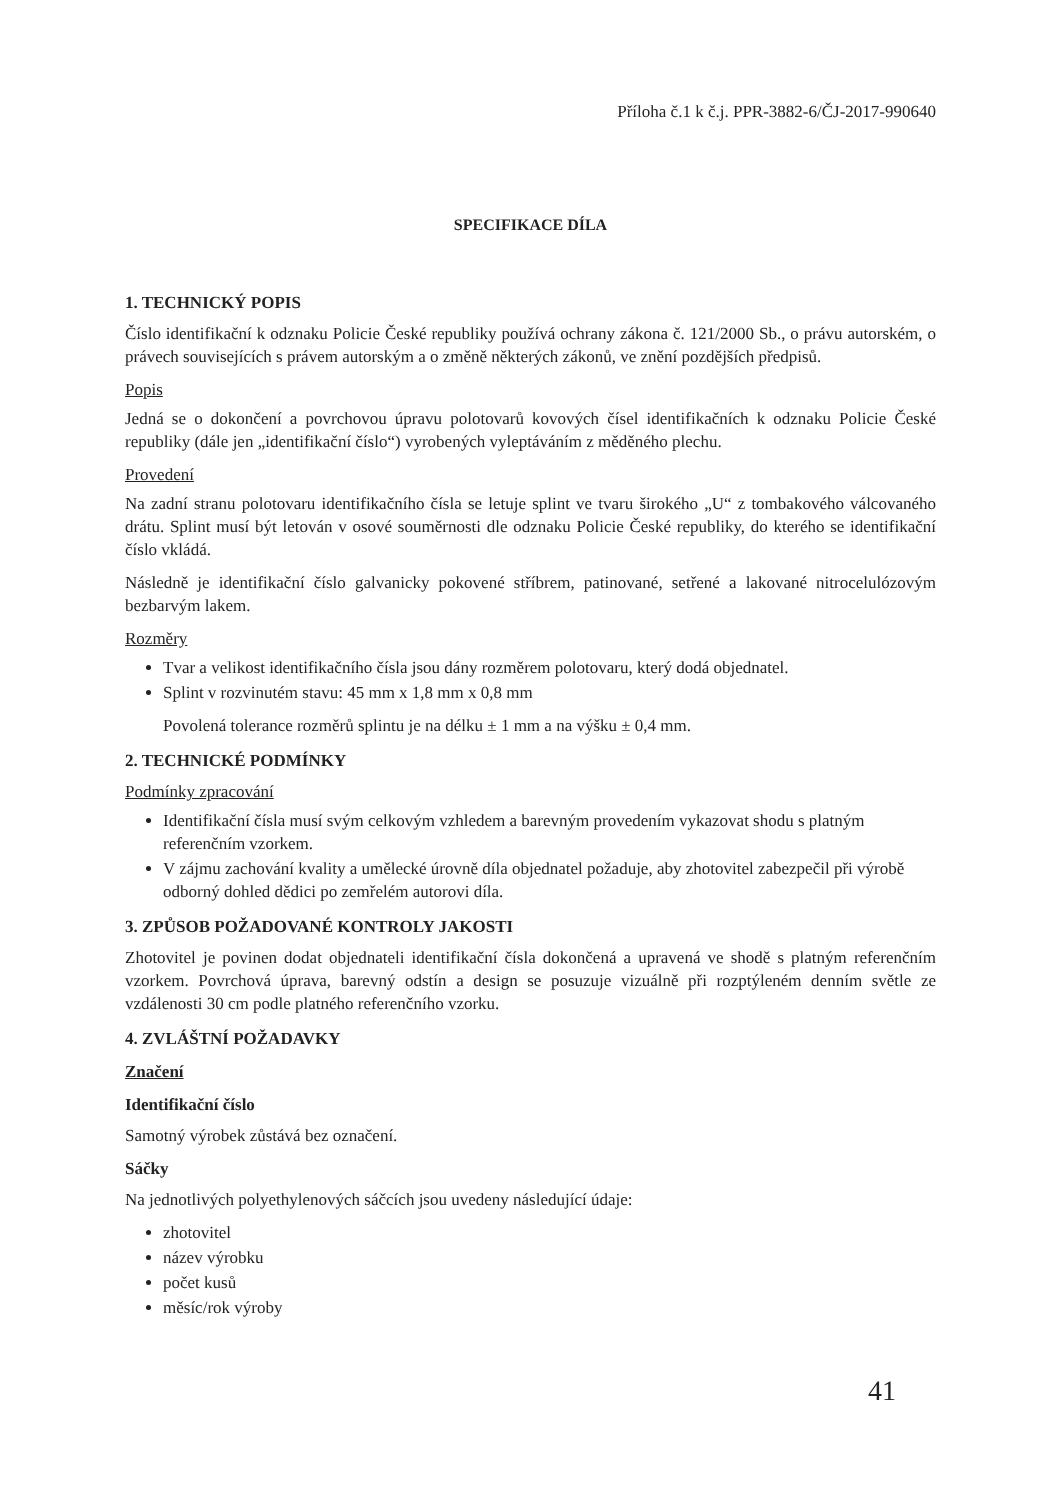Příloha č.1 k č.j. PPR-3882-6/ČJ-2017-990640
SPECIFIKACE DÍLA
1. TECHNICKÝ POPIS
Číslo identifikační k odznaku Policie České republiky používá ochrany zákona č. 121/2000 Sb., o právu autorském, o právech souvisejících s právem autorským a o změně některých zákonů, ve znění pozdějších předpisů.
Popis
Jedná se o dokončení a povrchovou úpravu polotovarů kovových čísel identifikačních k odznaku Policie České republiky (dále jen „identifikační číslo“) vyrobených vyleptáváním z měděného plechu.
Provedení
Na zadní stranu polotovaru identifikačního čísla se letuje splint ve tvaru širokého „U“ z tombakového válcovaného drátu. Splint musí být letován v osové souměrnosti dle odznaku Policie České republiky, do kterého se identifikační číslo vkládá.
Následně je identifikační číslo galvanicky pokovené stříbrem, patinované, setřené a lakované nitrocelulózovým bezbarvým lakem.
Rozměry
Tvar a velikost identifikačního čísla jsou dány rozměrem polotovaru, který dodá objednatel.
Splint v rozvinutém stavu: 45 mm x 1,8 mm x 0,8 mm
Povolená tolerance rozměrů splintu je na délku ± 1 mm a na výšku ± 0,4 mm.
2. TECHNICKÉ PODMÍNKY
Podmínky zpracování
Identifikační čísla musí svým celkovým vzhledem a barevným provedením vykazovat shodu s platným referenčním vzorkem.
V zájmu zachování kvality a umělecké úrovně díla objednatel požaduje, aby zhotovitel zabezpečil při výrobě odborný dohled dědici po zemřelém autorovi díla.
3. ZPŮSOB POŽADOVANÉ KONTROLY JAKOSTI
Zhotovitel je povinen dodat objednateli identifikační čísla dokončená a upravená ve shodě s platným referenčním vzorkem. Povrchová úprava, barevný odstín a design se posuzuje vizuálně při rozptýleném denním světle ze vzdálenosti 30 cm podle platného referenčního vzorku.
4. ZVLÁŠTNÍ POŽADAVKY
Značení
Identifikační číslo
Samotný výrobek zůstává bez označení.
Sáčky
Na jednotlivých polyethylenových sáčcích jsou uvedeny následující údaje:
zhotovitel
název výrobku
počet kusů
měsíc/rok výroby
41